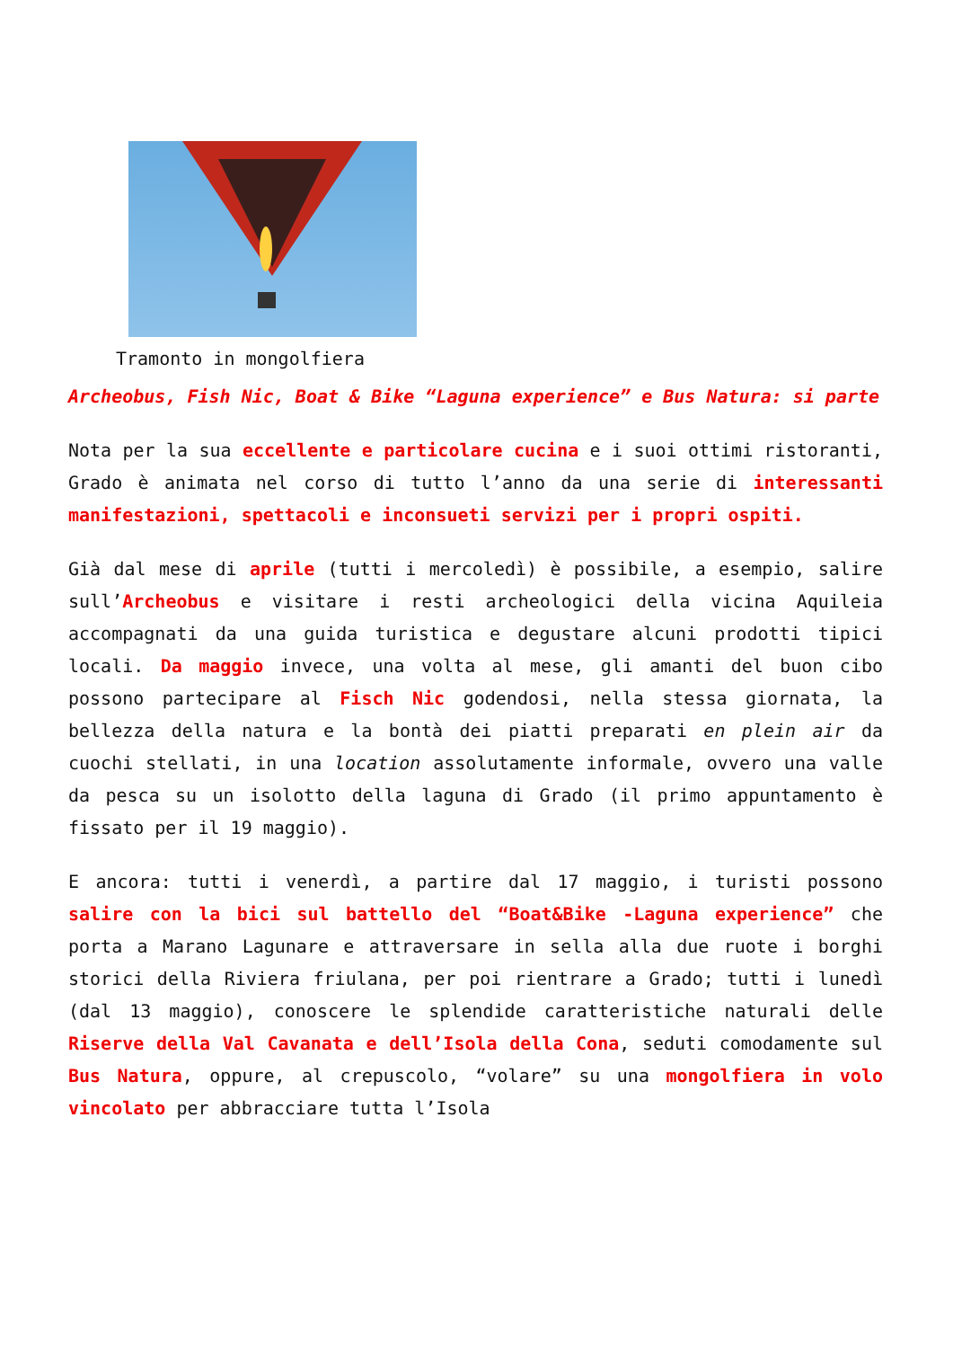Tramonto in mongolfiera
Archeobus, Fish Nic, Boat & Bike “Laguna experience” e Bus Natura: si parte
Nota per la sua eccellente e particolare cucina e i suoi ottimi ristoranti, Grado è animata nel corso di tutto l’anno da una serie di interessanti manifestazioni, spettacoli e inconsueti servizi per i propri ospiti.
Già dal mese di aprile (tutti i mercoledì) è possibile, a esempio, salire sull’Archeobus e visitare i resti archeologici della vicina Aquileia accompagnati da una guida turistica e degustare alcuni prodotti tipici locali. Da maggio invece, una volta al mese, gli amanti del buon cibo possono partecipare al Fisch Nic godendosi, nella stessa giornata, la bellezza della natura e la bontà dei piatti preparati en plein air da cuochi stellati, in una location assolutamente informale, ovvero una valle da pesca su un isolotto della laguna di Grado (il primo appuntamento è fissato per il 19 maggio).
E ancora: tutti i venerdì, a partire dal 17 maggio, i turisti possono salire con la bici sul battello del “Boat&Bike -Laguna experience” che porta a Marano Lagunare e attraversare in sella alla due ruote i borghi storici della Riviera friulana, per poi rientrare a Grado; tutti i lunedì (dal 13 maggio), conoscere le splendide caratteristiche naturali delle Riserve della Val Cavanata e dell’Isola della Cona, seduti comodamente sul Bus Natura, oppure, al crepuscolo, “volare” su una mongolfiera in volo vincolato per abbracciare tutta l’Isola